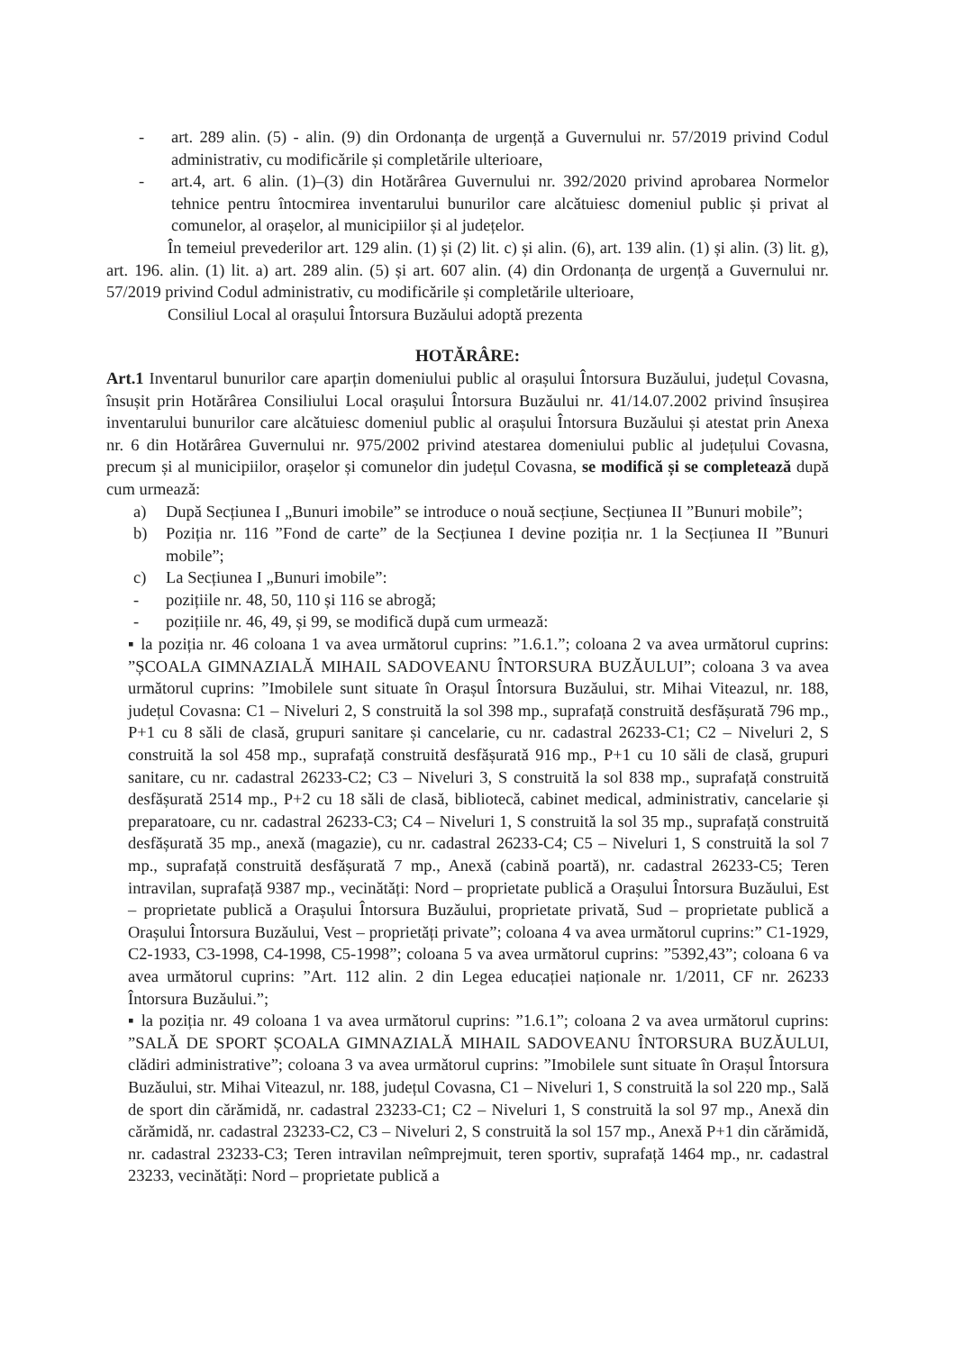- art. 289 alin. (5) - alin. (9) din Ordonanța de urgență a Guvernului nr. 57/2019 privind Codul administrativ, cu modificările și completările ulterioare,
- art.4, art. 6 alin. (1)–(3) din Hotărârea Guvernului nr. 392/2020 privind aprobarea Normelor tehnice pentru întocmirea inventarului bunurilor care alcătuiesc domeniul public și privat al comunelor, al orașelor, al municipiilor și al județelor.
În temeiul prevederilor art. 129 alin. (1) și (2) lit. c) și alin. (6), art. 139 alin. (1) și alin. (3) lit. g), art. 196. alin. (1) lit. a) art. 289 alin. (5) și art. 607 alin. (4) din Ordonanța de urgență a Guvernului nr. 57/2019 privind Codul administrativ, cu modificările și completările ulterioare,
Consiliul Local al orașului Întorsura Buzăului adoptă prezenta
HOTĂRÂRE:
Art.1 Inventarul bunurilor care aparțin domeniului public al orașului Întorsura Buzăului, județul Covasna, însușit prin Hotărârea Consiliului Local orașului Întorsura Buzăului nr. 41/14.07.2002 privind însușirea inventarului bunurilor care alcătuiesc domeniul public al orașului Întorsura Buzăului și atestat prin Anexa nr. 6 din Hotărârea Guvernului nr. 975/2002 privind atestarea domeniului public al județului Covasna, precum și al municipiilor, orașelor și comunelor din județul Covasna, se modifică și se completează după cum urmează:
a) După Secțiunea I „Bunuri imobile” se introduce o nouă secțiune, Secțiunea II ”Bunuri mobile”;
b) Poziția nr. 116 ”Fond de carte” de la Secțiunea I devine poziția nr. 1 la Secțiunea II ”Bunuri mobile”;
c) La Secțiunea I „Bunuri imobile”:
- pozițiile nr. 48, 50, 110 și 116 se abrogă;
- pozițiile nr. 46, 49, și 99, se modifică după cum urmează:
▪ la poziția nr. 46 coloana 1 va avea următorul cuprins: ”1.6.1.”; coloana 2 va avea următorul cuprins: ”ȘCOALA GIMNAZIALĂ MIHAIL SADOVEANU ÎNTORSURA BUZĂULUI”; coloana 3 va avea următorul cuprins: ”Imobilele sunt situate în Orașul Întorsura Buzăului, str. Mihai Viteazul, nr. 188, județul Covasna: C1 – Niveluri 2, S construită la sol 398 mp., suprafață construită desfășurată 796 mp., P+1 cu 8 săli de clasă, grupuri sanitare și cancelarie, cu nr. cadastral 26233-C1; C2 – Niveluri 2, S construită la sol 458 mp., suprafață construită desfășurată 916 mp., P+1 cu 10 săli de clasă, grupuri sanitare, cu nr. cadastral 26233-C2; C3 – Niveluri 3, S construită la sol 838 mp., suprafață construită desfășurată 2514 mp., P+2 cu 18 săli de clasă, bibliotecă, cabinet medical, administrativ, cancelarie și preparatoare, cu nr. cadastral 26233-C3; C4 – Niveluri 1, S construită la sol 35 mp., suprafață construită desfășurată 35 mp., anexă (magazie), cu nr. cadastral 26233-C4; C5 – Niveluri 1, S construită la sol 7 mp., suprafață construită desfășurată 7 mp., Anexă (cabină poartă), nr. cadastral 26233-C5; Teren intravilan, suprafață 9387 mp., vecinătăți: Nord – proprietate publică a Orașului Întorsura Buzăului, Est – proprietate publică a Orașului Întorsura Buzăului, proprietate privată, Sud – proprietate publică a Orașului Întorsura Buzăului, Vest – proprietăți private”; coloana 4 va avea următorul cuprins:” C1-1929, C2-1933, C3-1998, C4-1998, C5-1998”; coloana 5 va avea următorul cuprins: ”5392,43”; coloana 6 va avea următorul cuprins: ”Art. 112 alin. 2 din Legea educației naționale nr. 1/2011, CF nr. 26233 Întorsura Buzăului.”;
▪ la poziția nr. 49 coloana 1 va avea următorul cuprins: ”1.6.1”; coloana 2 va avea următorul cuprins: ”SALĂ DE SPORT ȘCOALA GIMNAZIALĂ MIHAIL SADOVEANU ÎNTORSURA BUZĂULUI, clădiri administrative”; coloana 3 va avea următorul cuprins: ”Imobilele sunt situate în Orașul Întorsura Buzăului, str. Mihai Viteazul, nr. 188, județul Covasna, C1 – Niveluri 1, S construită la sol 220 mp., Sală de sport din cărămidă, nr. cadastral 23233-C1; C2 – Niveluri 1, S construită la sol 97 mp., Anexă din cărămidă, nr. cadastral 23233-C2, C3 – Niveluri 2, S construită la sol 157 mp., Anexă P+1 din cărămidă, nr. cadastral 23233-C3; Teren intravilan neîmprejmuit, teren sportiv, suprafață 1464 mp., nr. cadastral 23233, vecinătăți: Nord – proprietate publică a